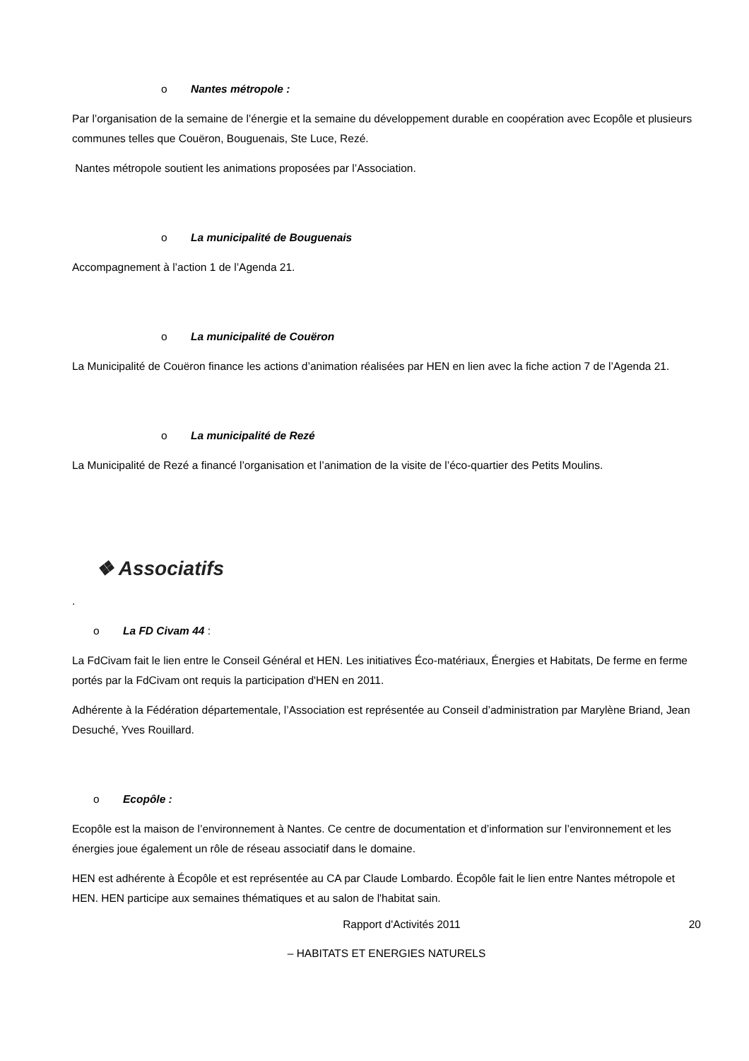o Nantes métropole :
Par l’organisation de la semaine de l’énergie et la semaine du développement durable en coopération avec Ecopôle et plusieurs communes telles que Couëron, Bouguenais, Ste Luce, Rezé.
Nantes métropole soutient les animations proposées par l’Association.
o La municipalité de Bouguenais
Accompagnement à l’action 1 de l’Agenda 21.
o La municipalité de Couëron
La Municipalité de Couëron finance les actions d’animation réalisées par HEN en lien avec la fiche action 7 de l’Agenda 21.
o La municipalité de Rezé
La Municipalité de Rezé a financé l’organisation et l’animation de la visite de l’éco-quartier des Petits Moulins.
❖ Associatifs
.
o La FD Civam 44 :
La FdCivam fait le lien entre le Conseil Général et HEN. Les initiatives Éco-matériaux, Énergies et Habitats, De ferme en ferme portés par la FdCivam ont requis la participation d'HEN en 2011.
Adhérente à la Fédération départementale, l’Association est représentée au Conseil d’administration par Marylène Briand, Jean Desuché, Yves Rouillard.
o Ecopôle :
Ecopôle est la maison de l’environnement à Nantes. Ce centre de documentation et d’information sur l’environnement et les énergies joue également un rôle de réseau associatif dans le domaine.
HEN est adhérente à Écopôle et est représentée au CA par Claude Lombardo. Écopôle fait le lien entre Nantes métropole et HEN. HEN participe aux semaines thématiques et au salon de l'habitat sain.
Rapport d'Activités 2011 20
– HABITATS ET ENERGIES NATURELS